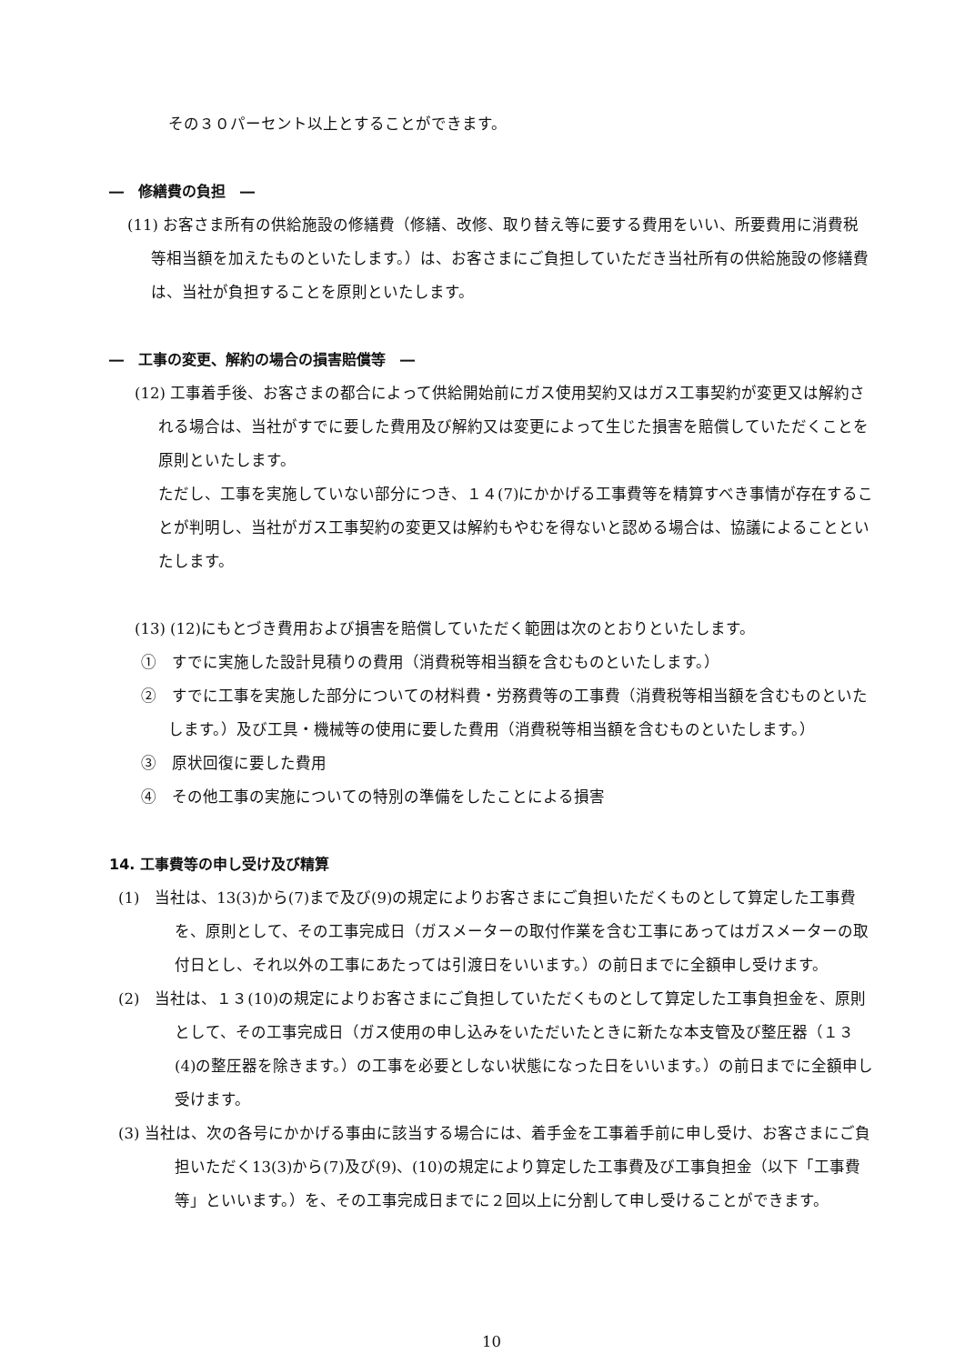その３０パーセント以上とすることができます。
―　修繕費の負担　―
(11) お客さま所有の供給施設の修繕費（修繕、改修、取り替え等に要する費用をいい、所要費用に消費税等相当額を加えたものといたします。）は、お客さまにご負担していただき当社所有の供給施設の修繕費は、当社が負担することを原則といたします。
―　工事の変更、解約の場合の損害賠償等　―
(12) 工事着手後、お客さまの都合によって供給開始前にガス使用契約又はガス工事契約が変更又は解約される場合は、当社がすでに要した費用及び解約又は変更によって生じた損害を賠償していただくことを原則といたします。
ただし、工事を実施していない部分につき、１４(7)にかかげる工事費等を精算すべき事情が存在することが判明し、当社がガス工事契約の変更又は解約もやむを得ないと認める場合は、協議によることといたします。
(13) (12)にもとづき費用および損害を賠償していただく範囲は次のとおりといたします。
①　すでに実施した設計見積りの費用（消費税等相当額を含むものといたします。）
②　すでに工事を実施した部分についての材料費・労務費等の工事費（消費税等相当額を含むものといたします。）及び工具・機械等の使用に要した費用（消費税等相当額を含むものといたします。）
③　原状回復に要した費用
④　その他工事の実施についての特別の準備をしたことによる損害
14. 工事費等の申し受け及び精算
(1)　当社は、13(3)から(7)まで及び(9)の規定によりお客さまにご負担いただくものとして算定した工事費を、原則として、その工事完成日（ガスメーターの取付作業を含む工事にあってはガスメーターの取付日とし、それ以外の工事にあたっては引渡日をいいます。）の前日までに全額申し受けます。
(2)　当社は、１３(10)の規定によりお客さまにご負担していただくものとして算定した工事負担金を、原則として、その工事完成日（ガス使用の申し込みをいただいたときに新たな本支管及び整圧器（１３(4)の整圧器を除きます。）の工事を必要としない状態になった日をいいます。）の前日までに全額申し受けます。
(3) 当社は、次の各号にかかげる事由に該当する場合には、着手金を工事着手前に申し受け、お客さまにご負担いただく13(3)から(7)及び(9)、(10)の規定により算定した工事費及び工事負担金（以下「工事費等」といいます。）を、その工事完成日までに２回以上に分割して申し受けることができます。
10